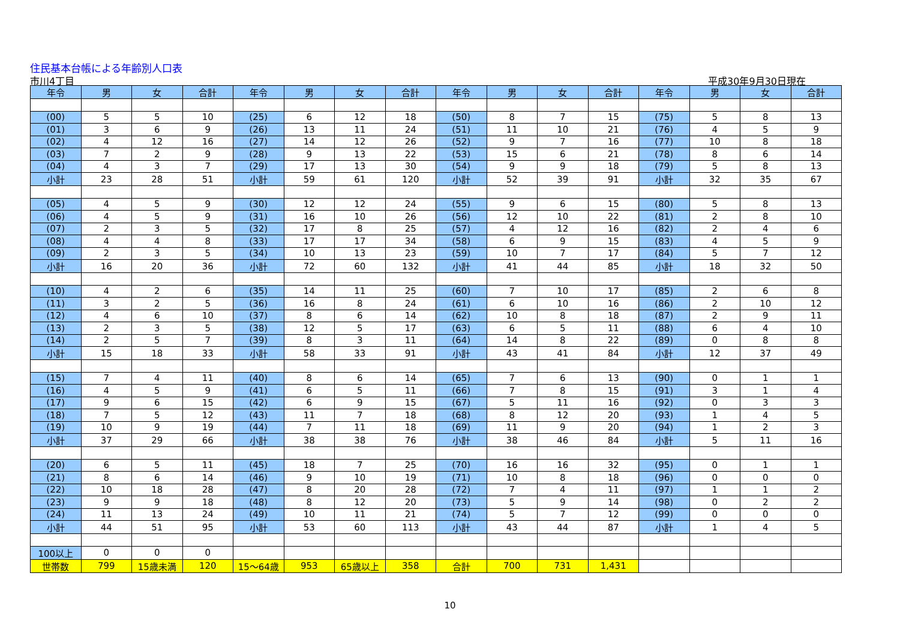住民基本台帳による年齢別人口表
市川4丁目 平成30年9月30日現在
| 年令 | 男 | 女 | 合計 | 年令 | 男 | 女 | 合計 | 年令 | 男 | 女 | 合計 | 年令 | 男 | 女 | 合計 |
| --- | --- | --- | --- | --- | --- | --- | --- | --- | --- | --- | --- | --- | --- | --- | --- |
| (00) | 5 | 5 | 10 | (25) | 6 | 12 | 18 | (50) | 8 | 7 | 15 | (75) | 5 | 8 | 13 |
| (01) | 3 | 6 | 9 | (26) | 13 | 11 | 24 | (51) | 11 | 10 | 21 | (76) | 4 | 5 | 9 |
| (02) | 4 | 12 | 16 | (27) | 14 | 12 | 26 | (52) | 9 | 7 | 16 | (77) | 10 | 8 | 18 |
| (03) | 7 | 2 | 9 | (28) | 9 | 13 | 22 | (53) | 15 | 6 | 21 | (78) | 8 | 6 | 14 |
| (04) | 4 | 3 | 7 | (29) | 17 | 13 | 30 | (54) | 9 | 9 | 18 | (79) | 5 | 8 | 13 |
| 小計 | 23 | 28 | 51 | 小計 | 59 | 61 | 120 | 小計 | 52 | 39 | 91 | 小計 | 32 | 35 | 67 |
| (05) | 4 | 5 | 9 | (30) | 12 | 12 | 24 | (55) | 9 | 6 | 15 | (80) | 5 | 8 | 13 |
| (06) | 4 | 5 | 9 | (31) | 16 | 10 | 26 | (56) | 12 | 10 | 22 | (81) | 2 | 8 | 10 |
| (07) | 2 | 3 | 5 | (32) | 17 | 8 | 25 | (57) | 4 | 12 | 16 | (82) | 2 | 4 | 6 |
| (08) | 4 | 4 | 8 | (33) | 17 | 17 | 34 | (58) | 6 | 9 | 15 | (83) | 4 | 5 | 9 |
| (09) | 2 | 3 | 5 | (34) | 10 | 13 | 23 | (59) | 10 | 7 | 17 | (84) | 5 | 7 | 12 |
| 小計 | 16 | 20 | 36 | 小計 | 72 | 60 | 132 | 小計 | 41 | 44 | 85 | 小計 | 18 | 32 | 50 |
| (10) | 4 | 2 | 6 | (35) | 14 | 11 | 25 | (60) | 7 | 10 | 17 | (85) | 2 | 6 | 8 |
| (11) | 3 | 2 | 5 | (36) | 16 | 8 | 24 | (61) | 6 | 10 | 16 | (86) | 2 | 10 | 12 |
| (12) | 4 | 6 | 10 | (37) | 8 | 6 | 14 | (62) | 10 | 8 | 18 | (87) | 2 | 9 | 11 |
| (13) | 2 | 3 | 5 | (38) | 12 | 5 | 17 | (63) | 6 | 5 | 11 | (88) | 6 | 4 | 10 |
| (14) | 2 | 5 | 7 | (39) | 8 | 3 | 11 | (64) | 14 | 8 | 22 | (89) | 0 | 8 | 8 |
| 小計 | 15 | 18 | 33 | 小計 | 58 | 33 | 91 | 小計 | 43 | 41 | 84 | 小計 | 12 | 37 | 49 |
| (15) | 7 | 4 | 11 | (40) | 8 | 6 | 14 | (65) | 7 | 6 | 13 | (90) | 0 | 1 | 1 |
| (16) | 4 | 5 | 9 | (41) | 6 | 5 | 11 | (66) | 7 | 8 | 15 | (91) | 3 | 1 | 4 |
| (17) | 9 | 6 | 15 | (42) | 6 | 9 | 15 | (67) | 5 | 11 | 16 | (92) | 0 | 3 | 3 |
| (18) | 7 | 5 | 12 | (43) | 11 | 7 | 18 | (68) | 8 | 12 | 20 | (93) | 1 | 4 | 5 |
| (19) | 10 | 9 | 19 | (44) | 7 | 11 | 18 | (69) | 11 | 9 | 20 | (94) | 1 | 2 | 3 |
| 小計 | 37 | 29 | 66 | 小計 | 38 | 38 | 76 | 小計 | 38 | 46 | 84 | 小計 | 5 | 11 | 16 |
| (20) | 6 | 5 | 11 | (45) | 18 | 7 | 25 | (70) | 16 | 16 | 32 | (95) | 0 | 1 | 1 |
| (21) | 8 | 6 | 14 | (46) | 9 | 10 | 19 | (71) | 10 | 8 | 18 | (96) | 0 | 0 | 0 |
| (22) | 10 | 18 | 28 | (47) | 8 | 20 | 28 | (72) | 7 | 4 | 11 | (97) | 1 | 1 | 2 |
| (23) | 9 | 9 | 18 | (48) | 8 | 12 | 20 | (73) | 5 | 9 | 14 | (98) | 0 | 2 | 2 |
| (24) | 11 | 13 | 24 | (49) | 10 | 11 | 21 | (74) | 5 | 7 | 12 | (99) | 0 | 0 | 0 |
| 小計 | 44 | 51 | 95 | 小計 | 53 | 60 | 113 | 小計 | 43 | 44 | 87 | 小計 | 1 | 4 | 5 |
| 100以上 | 0 | 0 | 0 | | | | | | | | | | | | |
| 世帯数 | 799 | 15歳未満 | 120 | 15～64歳 | 953 | 65歳以上 | 358 | 合計 | 700 | 731 | 1,431 | | | | |
10